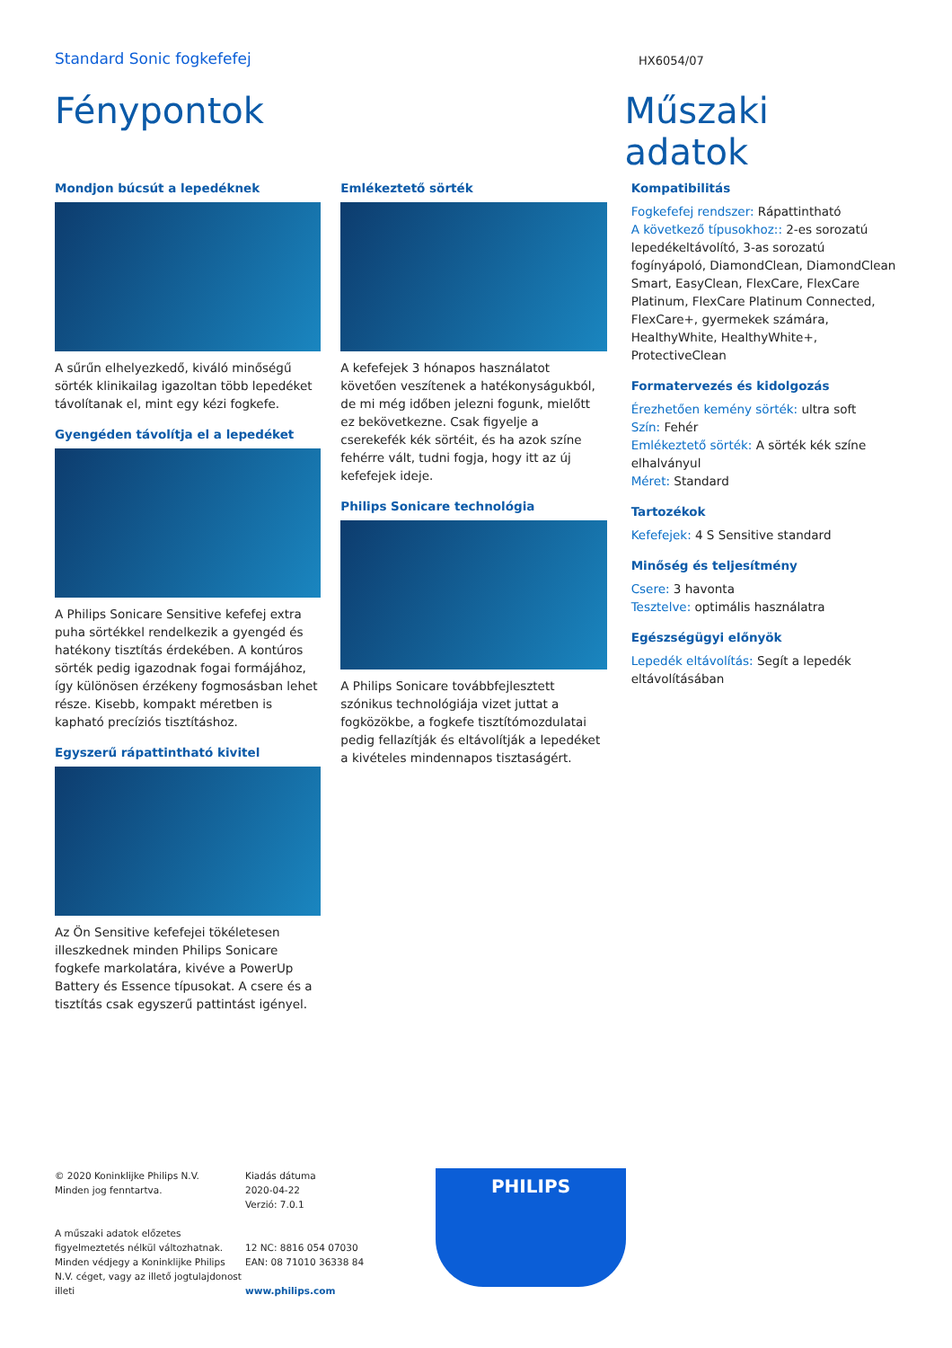Standard Sonic fogkefefej
HX6054/07
Fénypontok Műszaki adatok
Mondjon búcsút a lepedéknek
A sűrűn elhelyezkedő, kiváló minőségű sörték klinikailag igazoltan több lepedéket távolítanak el, mint egy kézi fogkefe.
Gyengéden távolítja el a lepedéket
A Philips Sonicare Sensitive kefefej extra puha sörtékkel rendelkezik a gyengéd és hatékony tisztítás érdekében. A kontúros sörték pedig igazodnak fogai formájához, így különösen érzékeny fogmosásban lehet része. Kisebb, kompakt méretben is kapható precíziós tisztításhoz.
Egyszerű rápattintható kivitel
Az Ön Sensitive kefefejei tökéletesen illeszkednek minden Philips Sonicare fogkefe markolatára, kivéve a PowerUp Battery és Essence típusokat. A csere és a tisztítás csak egyszerű pattintást igényel.
Emlékeztető sörték
A kefefejek 3 hónapos használatot követően veszítenek a hatékonyságukból, de mi még időben jelezni fogunk, mielőtt ez bekövetkezne. Csak figyelje a cserekefék kék sörtéit, és ha azok színe fehérre vált, tudni fogja, hogy itt az új kefefejek ideje.
Philips Sonicare technológia
A Philips Sonicare továbbfejlesztett szónikus technológiája vizet juttat a fogközökbe, a fogkefe tisztítómozdulatai pedig fellazítják és eltávolítják a lepedéket a kivételes mindennapos tisztaságért.
Kompatibilitás
Fogkefefej rendszer: Rápattintható
A következő típusokhoz:: 2-es sorozatú lepedékeltávolító, 3-as sorozatú fogínyápoló, DiamondClean, DiamondClean Smart, EasyClean, FlexCare, FlexCare Platinum, FlexCare Platinum Connected, FlexCare+, gyermekek számára, HealthyWhite, HealthyWhite+, ProtectiveClean
Formatervezés és kidolgozás
Érezhetően kemény sörték: ultra soft
Szín: Fehér
Emlékeztető sörték: A sörték kék színe elhalványul
Méret: Standard
Tartozékok
Kefefejek: 4 S Sensitive standard
Minőség és teljesítmény
Csere: 3 havonta
Tesztelve: optimális használatra
Egészségügyi előnyök
Lepedék eltávolítás: Segít a lepedék eltávolításában
© 2020 Koninklijke Philips N.V.
Minden jog fenntartva.
A műszaki adatok előzetes figyelmeztetés nélkül változhatnak. Minden védjegy a Koninklijke Philips N.V. céget, vagy az illető jogtulajdonost illeti
Kiadás dátuma
2020-04-22
Verzió: 7.0.1
12 NC: 8816 054 07030
EAN: 08 71010 36338 84
www.philips.com
PHILIPS